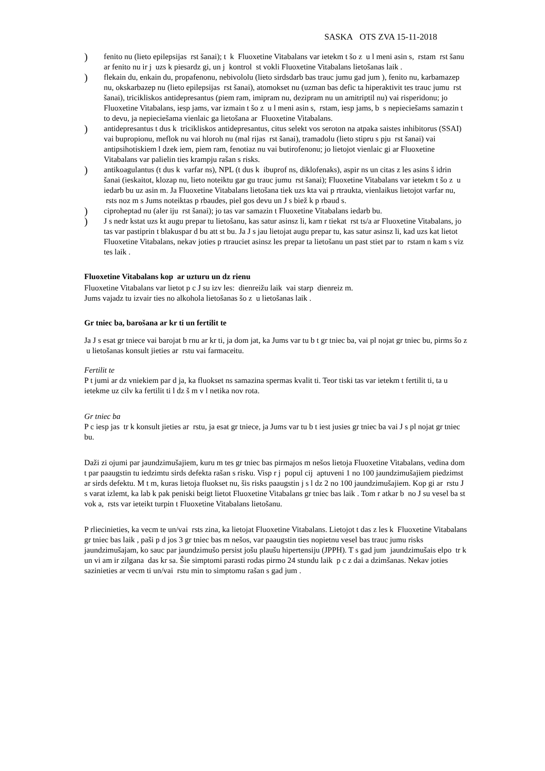SASKA OTS ZVA 15-11-2018
) fenito nu (lieto epilepsijas rst šanai); t k Fluoxetine Vitabalans var ietekm t šo z u l meni asin s, rstam rst šanu ar fenito nu ir j uzs k piesardz gi, un j kontrol st vokli Fluoxetine Vitabalans lietošanas laik .
) flekain du, enkain du, propafenonu, nebivololu (lieto sirdsdarb bas trauc jumu gad jum ), fenito nu, karbamazep nu, okskarbazep nu (lieto epilepsijas rst šanai), atomokset nu (uzman bas defic ta hiperaktivit tes trauc jumu rst šanai), tricikliskos antidepresantus (piem ram, imipram nu, dezipram nu un amitriptil nu) vai risperidonu; jo Fluoxetine Vitabalans, iesp jams, var izmain t šo z u l meni asin s, rstam, iesp jams, b s nepieciešams samazin t to devu, ja nepieciešama vienlaic ga lietošana ar Fluoxetine Vitabalans.
) antidepresantus t dus k tricikliskos antidepresantus, citus selekt vos seroton na atpaka saistes inhibitorus (SSAI) vai bupropionu, meflok nu vai hloroh nu (mal rijas rst šanai), tramadolu (lieto stipru s pju rst šanai) vai antipsihotiskiem l dzek iem, piem ram, fenotiaz nu vai butirofenonu; jo lietojot vienlaic gi ar Fluoxetine Vitabalans var palielin ties krampju rašan s risks.
) antikoagulantus (t dus k varfar ns), NPL (t dus k ibuprof ns, diklofenaks), aspir ns un citas z les asins š idrin šanai (ieskaitot, klozap nu, lieto noteiktu gar gu trauc jumu rst šanai); Fluoxetine Vitabalans var ietekm t šo z u iedarb bu uz asin m. Ja Fluoxetine Vitabalans lietošana tiek uzs kta vai p rtraukta, vienlaikus lietojot varfar nu, rsts noz m s Jums noteiktas p rbaudes, piel gos devu un J s biež k p rbaud s.
) ciproheptad nu (aler iju rst šanai); jo tas var samazin t Fluoxetine Vitabalans iedarb bu.
) J s nedr kstat uzs kt augu prepar tu lietošanu, kas satur asinsz li, kam r tiekat rst ts/a ar Fluoxetine Vitabalans, jo tas var pastiprin t blakuspar d bu att st bu. Ja J s jau lietojat augu prepar tu, kas satur asinsz li, kad uzs kat lietot Fluoxetine Vitabalans, nekav joties p rtrauciet asinsz les prepar ta lietošanu un past stiet par to rstam n kam s viz tes laik .
Fluoxetine Vitabalans kop ar uzturu un dz rienu
Fluoxetine Vitabalans var lietot p c J su izv les: dienreižu laik vai starp dienreiz m.
Jums vajadz tu izvair ties no alkohola lietošanas šo z u lietošanas laik .
Gr tniec ba, barošana ar kr ti un fertilit te
Ja J s esat gr tniece vai barojat b rnu ar kr ti, ja dom jat, ka Jums var tu b t gr tniec ba, vai pl nojat gr tniec bu, pirms šo z u lietošanas konsult jieties ar rstu vai farmaceitu.
Fertilit te
P t jumi ar dz vniekiem par d ja, ka fluokset ns samazina spermas kvalit ti. Teor tiski tas var ietekm t fertilit ti, ta u ietekme uz cilv ka fertilit ti l dz š m v l netika nov rota.
Gr tniec ba
P c iesp jas tr k konsult jieties ar rstu, ja esat gr tniece, ja Jums var tu b t iest jusies gr tniec ba vai J s pl nojat gr tniec bu.
Daži zi ojumi par jaundzimušajiem, kuru m tes gr tniec bas pirmajos m nešos lietoja Fluoxetine Vitabalans, vedina dom t par paaugstin tu iedzimtu sirds defekta rašan s risku. Visp r j popul cij aptuveni 1 no 100 jaundzimušajiem piedzimst ar sirds defektu. M t m, kuras lietoja fluokset nu, šis risks paaugstin j s l dz 2 no 100 jaundzimušajiem. Kop gi ar rstu J s varat izlemt, ka lab k pak peniski beigt lietot Fluoxetine Vitabalans gr tniec bas laik . Tom r atkar b no J su vesel ba st vok a, rsts var ieteikt turpin t Fluoxetine Vitabalans lietošanu.
P rliecinieties, ka vecm te un/vai rsts zina, ka lietojat Fluoxetine Vitabalans. Lietojot t das z les k Fluoxetine Vitabalans gr tniec bas laik , paši p d jos 3 gr tniec bas m nešos, var paaugstin ties nopietnu vesel bas trauc jumu risks jaundzimušajam, ko sauc par jaundzimušo persist jošu plaušu hipertensiju (JPPH). T s gad jum jaundzimušais elpo tr k un vi am ir zilgana das kr sa. Šie simptomi parasti rodas pirmo 24 stundu laik p c z dai a dzimšanas. Nekav joties sazinieties ar vecm ti un/vai rstu min to simptomu rašan s gad jum .